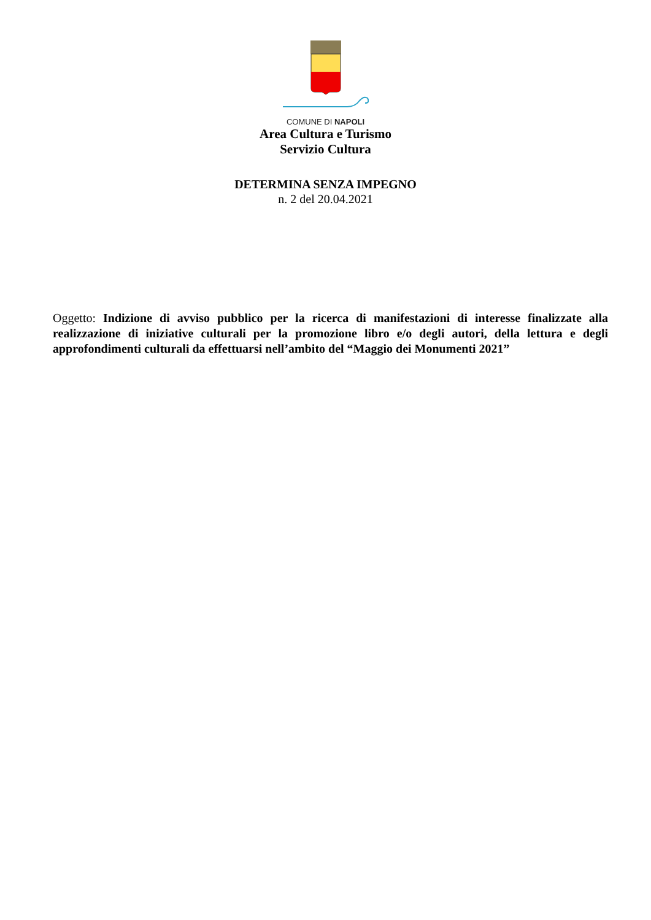COMUNE DI NAPOLI
Area Cultura e Turismo
Servizio Cultura
DETERMINA SENZA IMPEGNO
n. 2 del 20.04.2021
Oggetto: Indizione di avviso pubblico per la ricerca di manifestazioni di interesse finalizzate alla realizzazione di iniziative culturali per la promozione libro e/o degli autori, della lettura e degli approfondimenti culturali da effettuarsi nell’ambito del “Maggio dei Monumenti 2021”